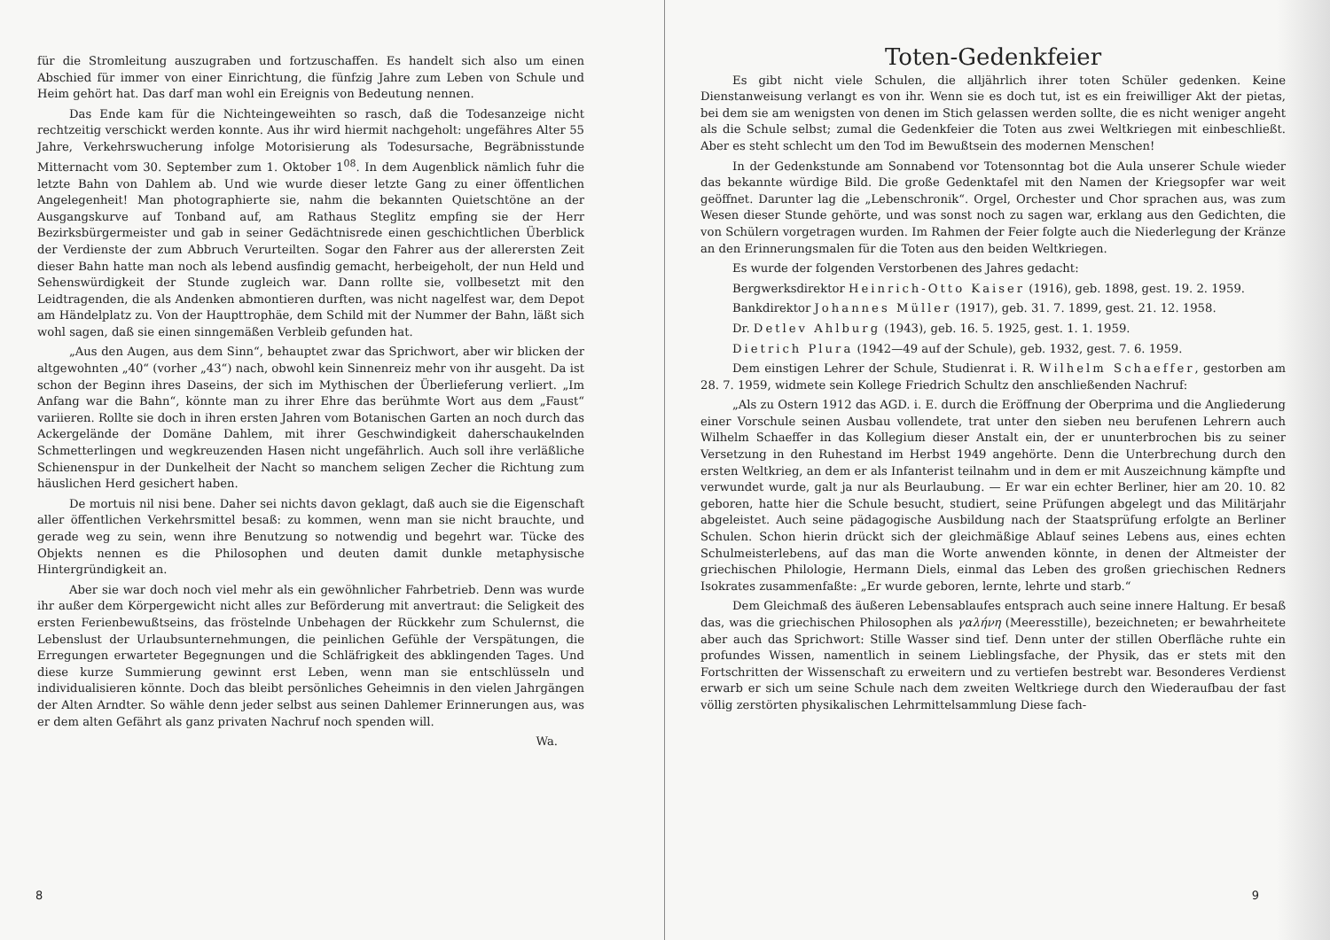für die Stromleitung auszugraben und fortzuschaffen. Es handelt sich also um einen Abschied für immer von einer Einrichtung, die fünfzig Jahre zum Leben von Schule und Heim gehört hat. Das darf man wohl ein Ereignis von Bedeutung nennen.
Das Ende kam für die Nichteingeweihten so rasch, daß die Todesanzeige nicht rechtzeitig verschickt werden konnte. Aus ihr wird hiermit nachgeholt: ungefähres Alter 55 Jahre, Verkehrswucherung infolge Motorisierung als Todesursache, Begräbnisstunde Mitternacht vom 30. September zum 1. Oktober 1<sup>08</sup>. In dem Augenblick nämlich fuhr die letzte Bahn von Dahlem ab. Und wie wurde dieser letzte Gang zu einer öffentlichen Angelegenheit! Man photographierte sie, nahm die bekannten Quietschtöne an der Ausgangskurve auf Tonband auf, am Rathaus Steglitz empfing sie der Herr Bezirksbürgermeister und gab in seiner Gedächtnisrede einen geschichtlichen Überblick der Verdienste der zum Abbruch Verurteilten. Sogar den Fahrer aus der allerersten Zeit dieser Bahn hatte man noch als lebend ausfindig gemacht, herbeigeholt, der nun Held und Sehenswürdigkeit der Stunde zugleich war. Dann rollte sie, vollbesetzt mit den Leidtragenden, die als Andenken abmontieren durften, was nicht nagelfest war, dem Depot am Händelplatz zu. Von der Haupttrophäe, dem Schild mit der Nummer der Bahn, läßt sich wohl sagen, daß sie einen sinngemäßen Verbleib gefunden hat.
„Aus den Augen, aus dem Sinn“, behauptet zwar das Sprichwort, aber wir blicken der altgewohnten „40“ (vorher „43“) nach, obwohl kein Sinnenreiz mehr von ihr ausgeht. Da ist schon der Beginn ihres Daseins, der sich im Mythischen der Überlieferung verliert. „Im Anfang war die Bahn“, könnte man zu ihrer Ehre das berühmte Wort aus dem „Faust“ variieren. Rollte sie doch in ihren ersten Jahren vom Botanischen Garten an noch durch das Ackergelände der Domäne Dahlem, mit ihrer Geschwindigkeit daherschaukelnden Schmetterlingen und wegkreuzenden Hasen nicht ungefährlich. Auch soll ihre verläßliche Schienenspur in der Dunkelheit der Nacht so manchem seligen Zecher die Richtung zum häuslichen Herd gesichert haben.
De mortuis nil nisi bene. Daher sei nichts davon geklagt, daß auch sie die Eigenschaft aller öffentlichen Verkehrsmittel besaß: zu kommen, wenn man sie nicht brauchte, und gerade weg zu sein, wenn ihre Benutzung so notwendig und begehrt war. Tücke des Objekts nennen es die Philosophen und deuten damit dunkle metaphysische Hintergründigkeit an.
Aber sie war doch noch viel mehr als ein gewöhnlicher Fahrbetrieb. Denn was wurde ihr außer dem Körpergewicht nicht alles zur Beförderung mit anvertraut: die Seligkeit des ersten Ferienbewußtseins, das fröstelnde Unbehagen der Rückkehr zum Schulernst, die Lebenslust der Urlaubsunternehmungen, die peinlichen Gefühle der Verspätungen, die Erregungen erwarteter Begegnungen und die Schläfrigkeit des abklingenden Tages. Und diese kurze Summierung gewinnt erst Leben, wenn man sie entschlüsseln und individualisieren könnte. Doch das bleibt persönliches Geheimnis in den vielen Jahrgängen der Alten Arndter. So wähle denn jeder selbst aus seinen Dahlemer Erinnerungen aus, was er dem alten Gefährt als ganz privaten Nachruf noch spenden will.
Wa.
8
Toten-Gedenkfeier
Es gibt nicht viele Schulen, die alljährlich ihrer toten Schüler gedenken. Keine Dienstanweisung verlangt es von ihr. Wenn sie es doch tut, ist es ein freiwilliger Akt der pietas, bei dem sie am wenigsten von denen im Stich gelassen werden sollte, die es nicht weniger angeht als die Schule selbst; zumal die Gedenkfeier die Toten aus zwei Weltkriegen mit einbeschließt. Aber es steht schlecht um den Tod im Bewußtsein des modernen Menschen!
In der Gedenkstunde am Sonnabend vor Totensonntag bot die Aula unserer Schule wieder das bekannte würdige Bild. Die große Gedenktafel mit den Namen der Kriegsopfer war weit geöffnet. Darunter lag die „Lebenschronik“. Orgel, Orchester und Chor sprachen aus, was zum Wesen dieser Stunde gehörte, und was sonst noch zu sagen war, erklang aus den Gedichten, die von Schülern vorgetragen wurden. Im Rahmen der Feier folgte auch die Niederlegung der Kränze an den Erinnerungsmalen für die Toten aus den beiden Weltkriegen.
Es wurde der folgenden Verstorbenen des Jahres gedacht:
Bergwerksdirektor Heinrich-Otto Kaiser (1916), geb. 1898, gest. 19. 2. 1959.
Bankdirektor Johannes Müller (1917), geb. 31. 7. 1899, gest. 21. 12. 1958.
Dr. Detlev Ahlburg (1943), geb. 16. 5. 1925, gest. 1. 1. 1959.
Dietrich Plura (1942—49 auf der Schule), geb. 1932, gest. 7. 6. 1959.
Dem einstigen Lehrer der Schule, Studienrat i. R. Wilhelm Schaeffer, gestorben am 28. 7. 1959, widmete sein Kollege Friedrich Schultz den anschließenden Nachruf:
„Als zu Ostern 1912 das AGD. i. E. durch die Eröffnung der Oberprima und die Angliederung einer Vorschule seinen Ausbau vollendete, trat unter den sieben neu berufenen Lehrern auch Wilhelm Schaeffer in das Kollegium dieser Anstalt ein, der er ununterbrochen bis zu seiner Versetzung in den Ruhestand im Herbst 1949 angehörte. Denn die Unterbrechung durch den ersten Weltkrieg, an dem er als Infanterist teilnahm und in dem er mit Auszeichnung kämpfte und verwundet wurde, galt ja nur als Beurlaubung. — Er war ein echter Berliner, hier am 20. 10. 82 geboren, hatte hier die Schule besucht, studiert, seine Prüfungen abgelegt und das Militärjahr abgeleistet. Auch seine pädagogische Ausbildung nach der Staatsprüfung erfolgte an Berliner Schulen. Schon hierin drückt sich der gleichmäßige Ablauf seines Lebens aus, eines echten Schulmeisterlebens, auf das man die Worte anwenden könnte, in denen der Altmeister der griechischen Philologie, Hermann Diels, einmal das Leben des großen griechischen Redners Isokrates zusammenfaßte: „Er wurde geboren, lernte, lehrte und starb.“
Dem Gleichmaß des äußeren Lebensablaufes entsprach auch seine innere Haltung. Er besaß das, was die griechischen Philosophen als γαλήνη (Meeresstille), bezeichneten; er bewahrheitete aber auch das Sprichwort: Stille Wasser sind tief. Denn unter der stillen Oberfläche ruhte ein profundes Wissen, namentlich in seinem Lieblingsfache, der Physik, das er stets mit den Fortschritten der Wissenschaft zu erweitern und zu vertiefen bestrebt war. Besonderes Verdienst erwarb er sich um seine Schule nach dem zweiten Weltkriege durch den Wiederaufbau der fast völlig zerstörten physikalischen Lehrmittelsammlung Diese fach-
9